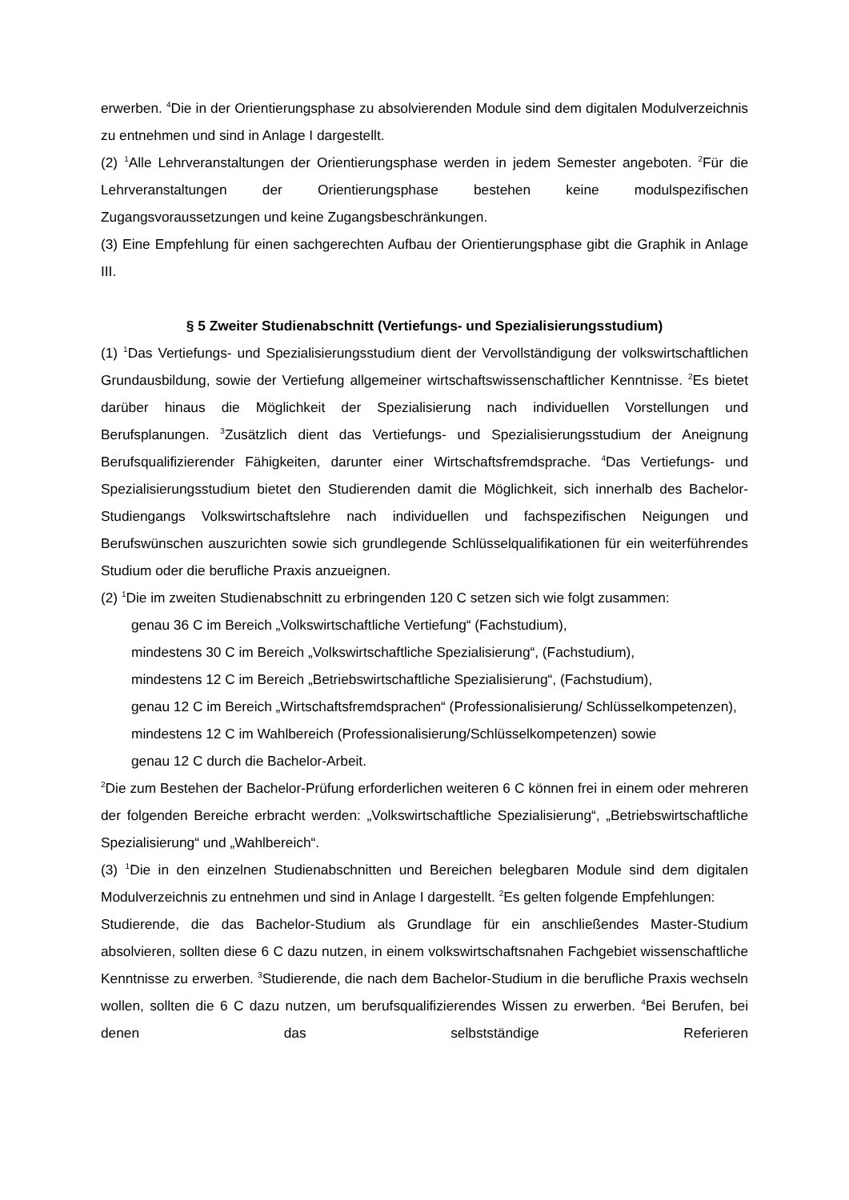erwerben. <sup>4</sup>Die in der Orientierungsphase zu absolvierenden Module sind dem digitalen Modulverzeichnis zu entnehmen und sind in Anlage I dargestellt.
(2) <sup>1</sup>Alle Lehrveranstaltungen der Orientierungsphase werden in jedem Semester angeboten. <sup>2</sup>Für die Lehrveranstaltungen der Orientierungsphase bestehen keine modulspezifischen Zugangsvoraussetzungen und keine Zugangsbeschränkungen.
(3) Eine Empfehlung für einen sachgerechten Aufbau der Orientierungsphase gibt die Graphik in Anlage III.
§ 5 Zweiter Studienabschnitt (Vertiefungs- und Spezialisierungsstudium)
(1) <sup>1</sup>Das Vertiefungs- und Spezialisierungsstudium dient der Vervollständigung der volkswirtschaftlichen Grundausbildung, sowie der Vertiefung allgemeiner wirtschaftswissenschaftlicher Kenntnisse. <sup>2</sup>Es bietet darüber hinaus die Möglichkeit der Spezialisierung nach individuellen Vorstellungen und Berufsplanungen. <sup>3</sup>Zusätzlich dient das Vertiefungs- und Spezialisierungsstudium der Aneignung Berufsqualifizierender Fähigkeiten, darunter einer Wirtschaftsfremdsprache. <sup>4</sup>Das Vertiefungs- und Spezialisierungsstudium bietet den Studierenden damit die Möglichkeit, sich innerhalb des Bachelor-Studiengangs Volkswirtschaftslehre nach individuellen und fachspezifischen Neigungen und Berufswünschen auszurichten sowie sich grundlegende Schlüsselqualifikationen für ein weiterführendes Studium oder die berufliche Praxis anzueignen.
(2) <sup>1</sup>Die im zweiten Studienabschnitt zu erbringenden 120 C setzen sich wie folgt zusammen:
genau 36 C im Bereich „Volkswirtschaftliche Vertiefung“ (Fachstudium),
mindestens 30 C im Bereich „Volkswirtschaftliche Spezialisierung“, (Fachstudium),
mindestens 12 C im Bereich „Betriebswirtschaftliche Spezialisierung“, (Fachstudium),
genau 12 C im Bereich „Wirtschaftsfremdsprachen“ (Professionalisierung/ Schlüsselkompetenzen),
mindestens 12 C im Wahlbereich (Professionalisierung/Schlüsselkompetenzen) sowie
genau 12 C durch die Bachelor-Arbeit.
<sup>2</sup> Die zum Bestehen der Bachelor-Prüfung erforderlichen weiteren 6 C können frei in einem oder mehreren der folgenden Bereiche erbracht werden: „Volkswirtschaftliche Spezialisierung“, „Betriebswirtschaftliche Spezialisierung“ und „Wahlbereich“.
(3) <sup>1</sup>Die in den einzelnen Studienabschnitten und Bereichen belegbaren Module sind dem digitalen Modulverzeichnis zu entnehmen und sind in Anlage I dargestellt. <sup>2</sup>Es gelten folgende Empfehlungen:
Studierende, die das Bachelor-Studium als Grundlage für ein anschließendes Master-Studium absolvieren, sollten diese 6 C dazu nutzen, in einem volkswirtschaftsnahen Fachgebiet wissenschaftliche Kenntnisse zu erwerben. <sup>3</sup>Studierende, die nach dem Bachelor-Studium in die berufliche Praxis wechseln wollen, sollten die 6 C dazu nutzen, um berufsqualifizierendes Wissen zu erwerben. <sup>4</sup>Bei Berufen, bei denen das selbstständige Referieren